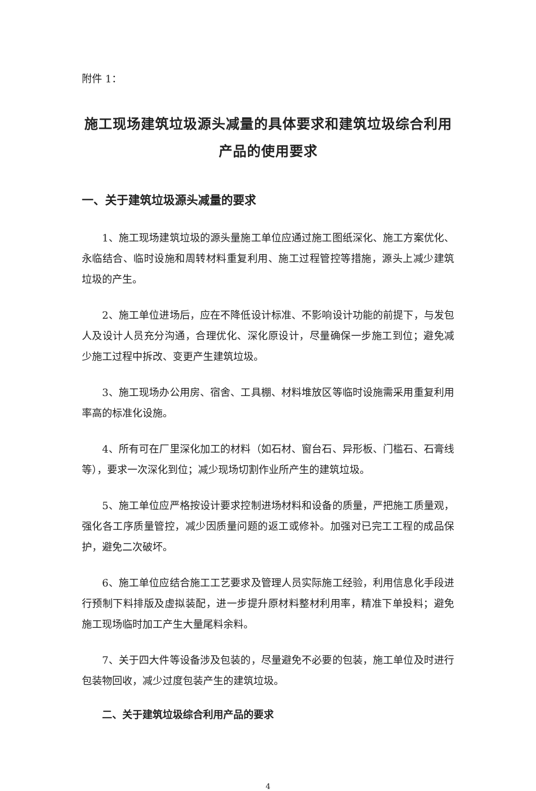附件 1：
施工现场建筑垃圾源头减量的具体要求和建筑垃圾综合利用产品的使用要求
一、关于建筑垃圾源头减量的要求
1、施工现场建筑垃圾的源头量施工单位应通过施工图纸深化、施工方案优化、永临结合、临时设施和周转材料重复利用、施工过程管控等措施，源头上减少建筑垃圾的产生。
2、施工单位进场后，应在不降低设计标准、不影响设计功能的前提下，与发包人及设计人员充分沟通，合理优化、深化原设计，尽量确保一步施工到位；避免减少施工过程中拆改、变更产生建筑垃圾。
3、施工现场办公用房、宿舍、工具棚、材料堆放区等临时设施需采用重复利用率高的标准化设施。
4、所有可在厂里深化加工的材料（如石材、窗台石、异形板、门槛石、石膏线等），要求一次深化到位；减少现场切割作业所产生的建筑垃圾。
5、施工单位应严格按设计要求控制进场材料和设备的质量，严把施工质量观，强化各工序质量管控，减少因质量问题的返工或修补。加强对已完工工程的成品保护，避免二次破坏。
6、施工单位应结合施工工艺要求及管理人员实际施工经验，利用信息化手段进行预制下料排版及虚拟装配，进一步提升原材料整材利用率，精准下单投料；避免施工现场临时加工产生大量尾料余料。
7、关于四大件等设备涉及包装的，尽量避免不必要的包装，施工单位及时进行包装物回收，减少过度包装产生的建筑垃圾。
二、关于建筑垃圾综合利用产品的要求
4